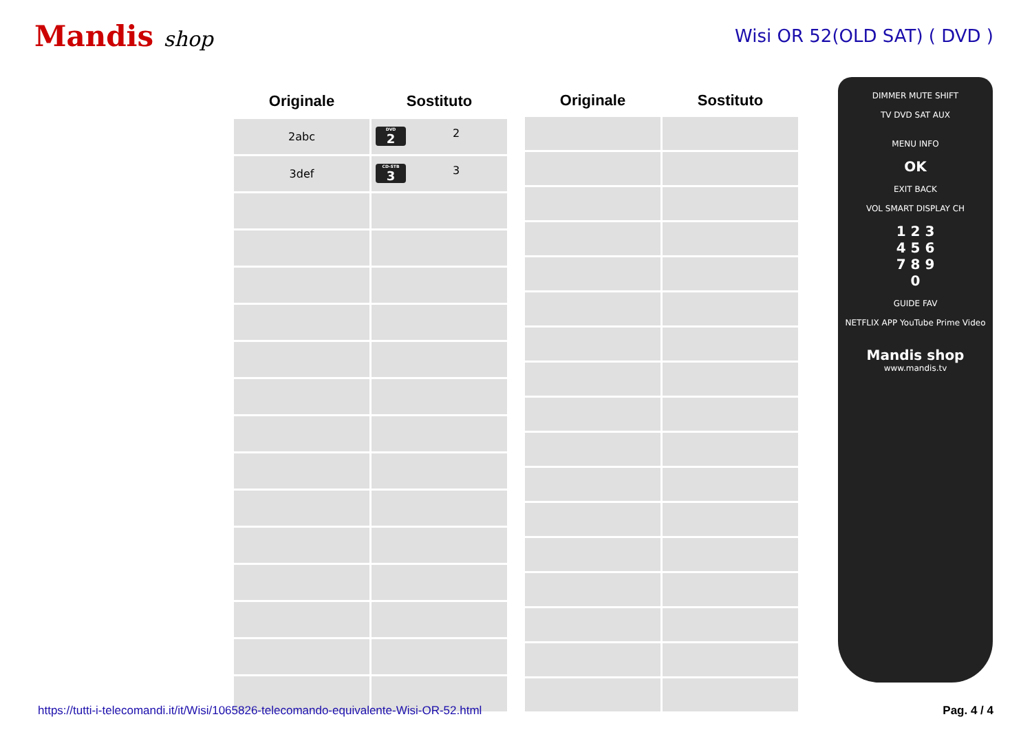Mandis shop
Wisi OR 52(OLD SAT) ( DVD )
| Originale | Sostituto |
| --- | --- |
| 2abc | DVD 2 2 |
| 3def | CD-STB 3 3 |
| Originale | Sostituto |
| --- | --- |
DIMMER MUTE SHIFT
TV DVD SAT AUX
MENU INFO
OK
EXIT BACK
VOL SMART DISPLAY CH
1 2 3
4 5 6
7 8 9
0
GUIDE FAV
NETFLIX APP YouTube Prime Video
Mandis shop
www.mandis.tv
https://tutti-i-telecomandi.it/it/Wisi/1065826-telecomando-equivalente-Wisi-OR-52.html Pag. 4 / 4